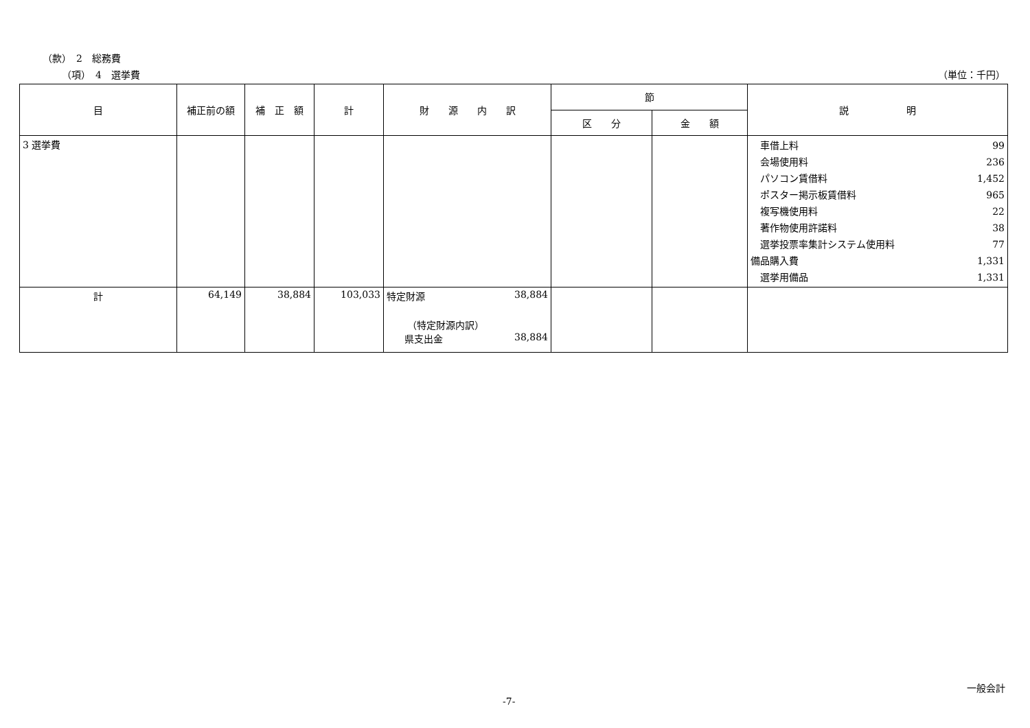（款）　2　総務費
（項）　4　選挙費 （単位：千円）
| 目 | 補正前の額 | 補 正 額 | 計 | 財 源 内 訳 | 節 | | 説 明 |
| --- | --- | --- | --- | --- | --- | --- | --- |
| | | | | | 区 分 | 金 額 | |
| 3 選挙費 | | | | | | | 車借上料 99 会場使用料 236 パソコン賃借料 1,452 ポスター掲示板賃借料 965 複写機使用料 22 著作物使用許諾料 38 選挙投票率集計システム使用料 77 備品購入費 1,331 選挙用備品 1,331 |
| 計 | 64,149 | 38,884 | 103,033 | 特定財源 38,884 （特定財源内訳） 県支出金 38,884 | | | |
一般会計
-7-